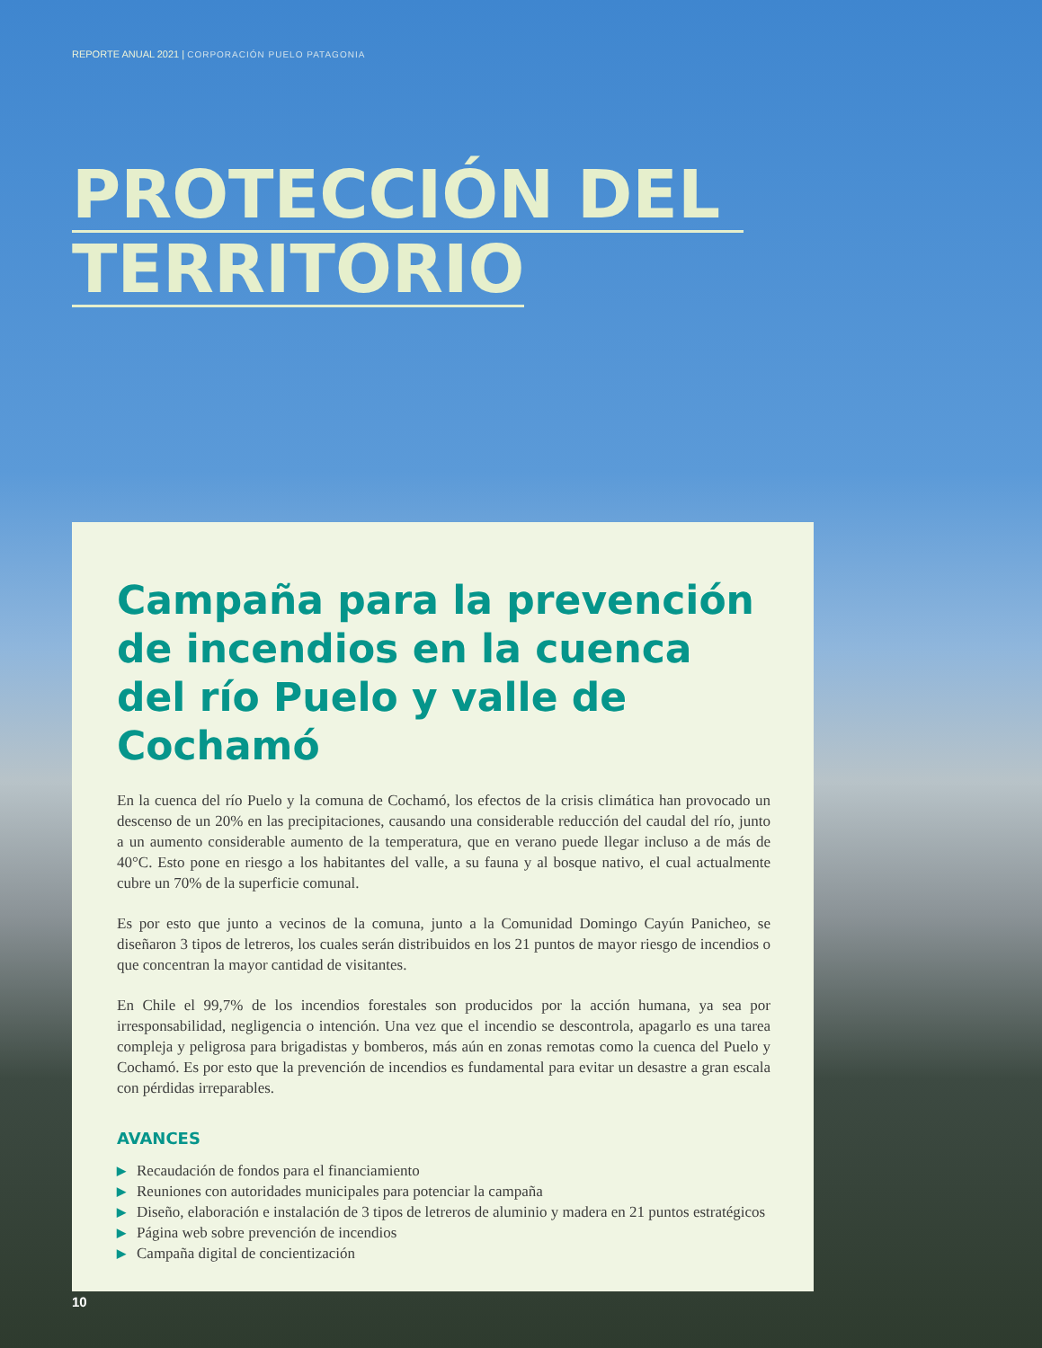REPORTE ANUAL 2021 | CORPORACIÓN PUELO PATAGONIA
PROTECCIÓN DEL
TERRITORIO
Campaña para la prevención de incendios en la cuenca del río Puelo y valle de Cochamó
En la cuenca del río Puelo y la comuna de Cochamó, los efectos de la crisis climática han provocado un descenso de un 20% en las precipitaciones, causando una considerable reducción del caudal del río, junto a un aumento considerable aumento de la temperatura, que en verano puede llegar incluso a de más de 40°C. Esto pone en riesgo a los habitantes del valle, a su fauna y al bosque nativo, el cual actualmente cubre un 70% de la superficie comunal.
Es por esto que junto a vecinos de la comuna, junto a la Comunidad Domingo Cayún Panicheo, se diseñaron 3 tipos de letreros, los cuales serán distribuidos en los 21 puntos de mayor riesgo de incendios o que concentran la mayor cantidad de visitantes.
En Chile el 99,7% de los incendios forestales son producidos por la acción humana, ya sea por irresponsabilidad, negligencia o intención. Una vez que el incendio se descontrola, apagarlo es una tarea compleja y peligrosa para brigadistas y bomberos, más aún en zonas remotas como la cuenca del Puelo y Cochamó. Es por esto que la prevención de incendios es fundamental para evitar un desastre a gran escala con pérdidas irreparables.
AVANCES
▶ Recaudación de fondos para el financiamiento
▶ Reuniones con autoridades municipales para potenciar la campaña
▶ Diseño, elaboración e instalación de 3 tipos de letreros de aluminio y madera en 21 puntos estratégicos
▶ Página web sobre prevención de incendios
▶ Campaña digital de concientización
10